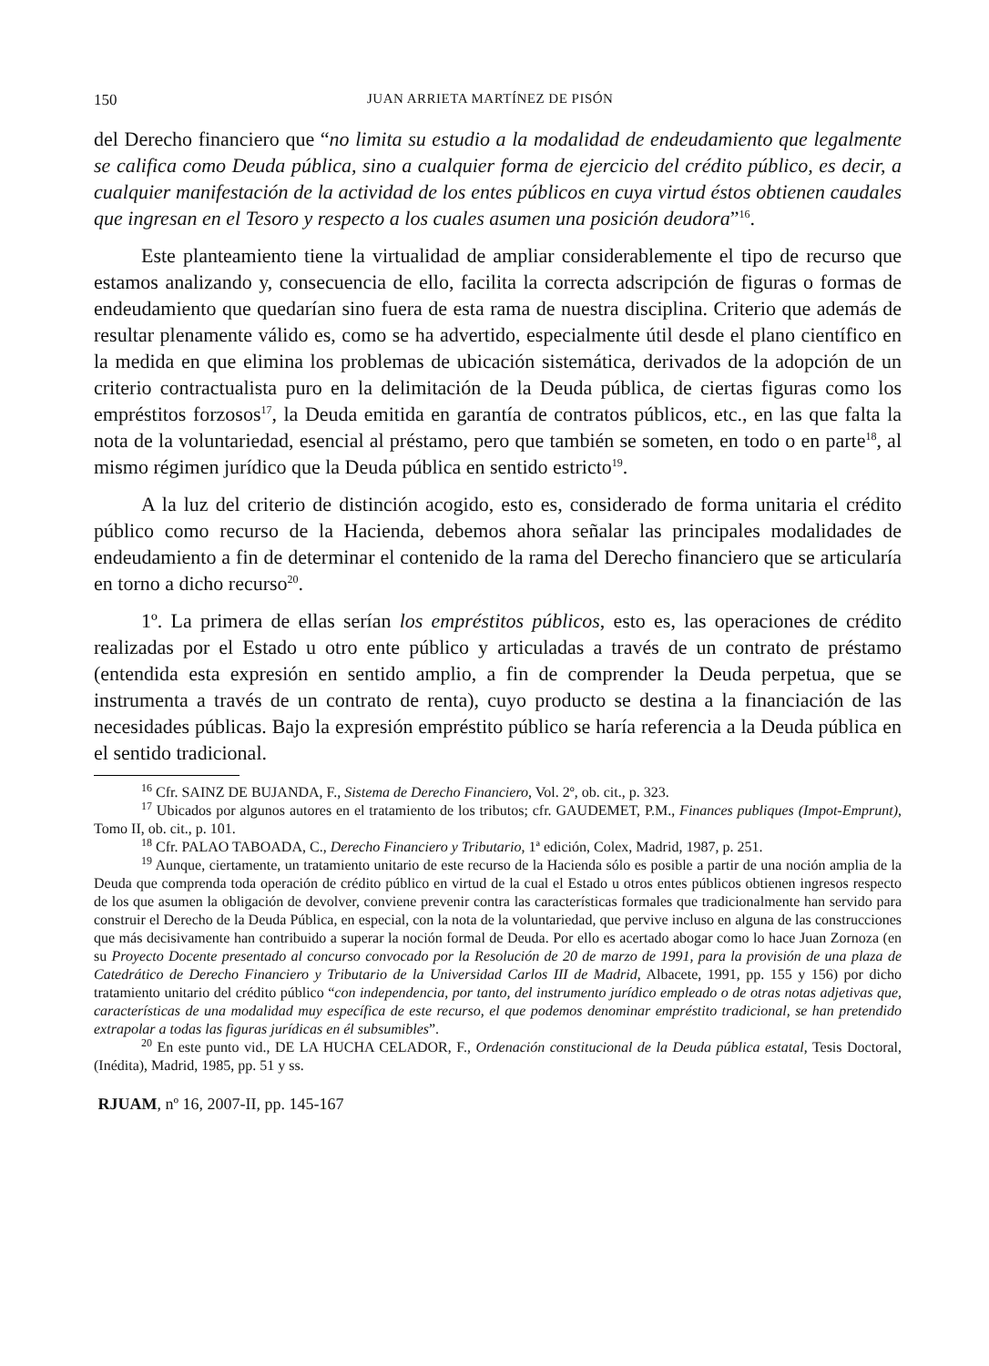150 JUAN ARRIETA MARTÍNEZ DE PISÓN
del Derecho financiero que “no limita su estudio a la modalidad de endeudamiento que legalmente se califica como Deuda pública, sino a cualquier forma de ejercicio del crédito público, es decir, a cualquier manifestación de la actividad de los entes públicos en cuya virtud éstos obtienen caudales que ingresan en el Tesoro y respecto a los cuales asumen una posición deudora”<sup>16</sup>.
Este planteamiento tiene la virtualidad de ampliar considerablemente el tipo de recurso que estamos analizando y, consecuencia de ello, facilita la correcta adscripción de figuras o formas de endeudamiento que quedarían sino fuera de esta rama de nuestra disciplina. Criterio que además de resultar plenamente válido es, como se ha advertido, especialmente útil desde el plano científico en la medida en que elimina los problemas de ubicación sistemática, derivados de la adopción de un criterio contractualista puro en la delimitación de la Deuda pública, de ciertas figuras como los empréstitos forzosos<sup>17</sup>, la Deuda emitida en garantía de contratos públicos, etc., en las que falta la nota de la voluntariedad, esencial al préstamo, pero que también se someten, en todo o en parte<sup>18</sup>, al mismo régimen jurídico que la Deuda pública en sentido estricto<sup>19</sup>.
A la luz del criterio de distinción acogido, esto es, considerado de forma unitaria el crédito público como recurso de la Hacienda, debemos ahora señalar las principales modalidades de endeudamiento a fin de determinar el contenido de la rama del Derecho financiero que se articularía en torno a dicho recurso<sup>20</sup>.
1º. La primera de ellas serían los empréstitos públicos, esto es, las operaciones de crédito realizadas por el Estado u otro ente público y articuladas a través de un contrato de préstamo (entendida esta expresión en sentido amplio, a fin de comprender la Deuda perpetua, que se instrumenta a través de un contrato de renta), cuyo producto se destina a la financiación de las necesidades públicas. Bajo la expresión empréstito público se haría referencia a la Deuda pública en el sentido tradicional.
<sup>16</sup> Cfr. SAINZ DE BUJANDA, F., Sistema de Derecho Financiero, Vol. 2º, ob. cit., p. 323.
<sup>17</sup> Ubicados por algunos autores en el tratamiento de los tributos; cfr. GAUDEMET, P.M., Finances publiques (Impot-Emprunt), Tomo II, ob. cit., p. 101.
<sup>18</sup> Cfr. PALAO TABOADA, C., Derecho Financiero y Tributario, 1ª edición, Colex, Madrid, 1987, p. 251.
<sup>19</sup> Aunque, ciertamente, un tratamiento unitario de este recurso de la Hacienda sólo es posible a partir de una noción amplia de la Deuda que comprenda toda operación de crédito público en virtud de la cual el Estado u otros entes públicos obtienen ingresos respecto de los que asumen la obligación de devolver, conviene prevenir contra las características formales que tradicionalmente han servido para construir el Derecho de la Deuda Pública, en especial, con la nota de la voluntariedad, que pervive incluso en alguna de las construcciones que más decisivamente han contribuido a superar la noción formal de Deuda. Por ello es acertado abogar como lo hace Juan Zornoza (en su Proyecto Docente presentado al concurso convocado por la Resolución de 20 de marzo de 1991, para la provisión de una plaza de Catedrático de Derecho Financiero y Tributario de la Universidad Carlos III de Madrid, Albacete, 1991, pp. 155 y 156) por dicho tratamiento unitario del crédito público “con independencia, por tanto, del instrumento jurídico empleado o de otras notas adjetivas que, características de una modalidad muy específica de este recurso, el que podemos denominar empréstito tradicional, se han pretendido extrapolar a todas las figuras jurídicas en él subsumibles”.
<sup>20</sup> En este punto vid., DE LA HUCHA CELADOR, F., Ordenación constitucional de la Deuda pública estatal, Tesis Doctoral, (Inédita), Madrid, 1985, pp. 51 y ss.
RJUAM, nº 16, 2007-II, pp. 145-167